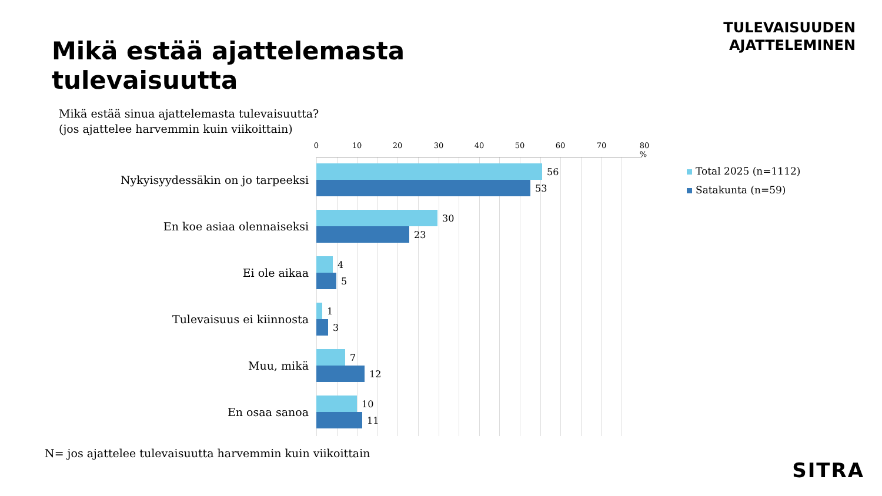TULEVAISUUDEN
AJATTELEMINEN
Mikä estää ajattelemasta
tulevaisuutta
Mikä estää sinua ajattelemasta tulevaisuutta?
(jos ajattelee harvemmin kuin viikoittain)
0 10 20 30 40 50 60 70 80 %
Nykyisyydessäkin on jo tarpeeksi
56
53
En koe asiaa olennaiseksi
30
23
Ei ole aikaa
4
5
Tulevaisuus ei kiinnosta
1
3
Muu, mikä
7
12
En osaa sanoa
10
11
Total 2025 (n=1112)
Satakunta (n=59)
N= jos ajattelee tulevaisuutta harvemmin kuin viikoittain
SITRA